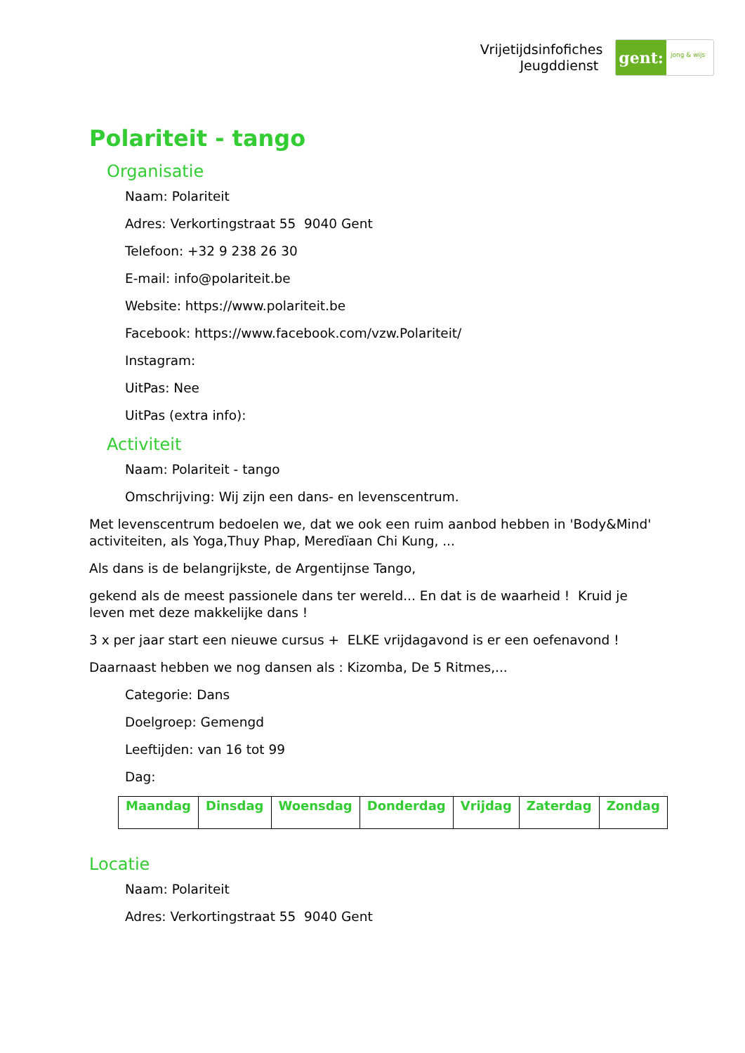Vrijetijdsinfofiches
Jeugddienst
gent:
jong & wijs
Polariteit - tango
Organisatie
Naam: Polariteit
Adres: Verkortingstraat 55 9040 Gent
Telefoon: +32 9 238 26 30
E-mail: info@polariteit.be
Website: https://www.polariteit.be
Facebook: https://www.facebook.com/vzw.Polariteit/
Instagram:
UitPas: Nee
UitPas (extra info):
Activiteit
Naam: Polariteit - tango
Omschrijving: Wij zijn een dans- en levenscentrum.
Met levenscentrum bedoelen we, dat we ook een ruim aanbod hebben in 'Body&Mind' activiteiten, als Yoga,Thuy Phap, Meredïaan Chi Kung, ...
Als dans is de belangrijkste, de Argentijnse Tango,
gekend als de meest passionele dans ter wereld... En dat is de waarheid ! Kruid je leven met deze makkelijke dans !
3 x per jaar start een nieuwe cursus + ELKE vrijdagavond is er een oefenavond !
Daarnaast hebben we nog dansen als : Kizomba, De 5 Ritmes,...
Categorie: Dans
Doelgroep: Gemengd
Leeftijden: van 16 tot 99
Dag:
| Maandag | Dinsdag | Woensdag | Donderdag | Vrijdag | Zaterdag | Zondag |
| --- | --- | --- | --- | --- | --- | --- |
Locatie
Naam: Polariteit
Adres: Verkortingstraat 55 9040 Gent